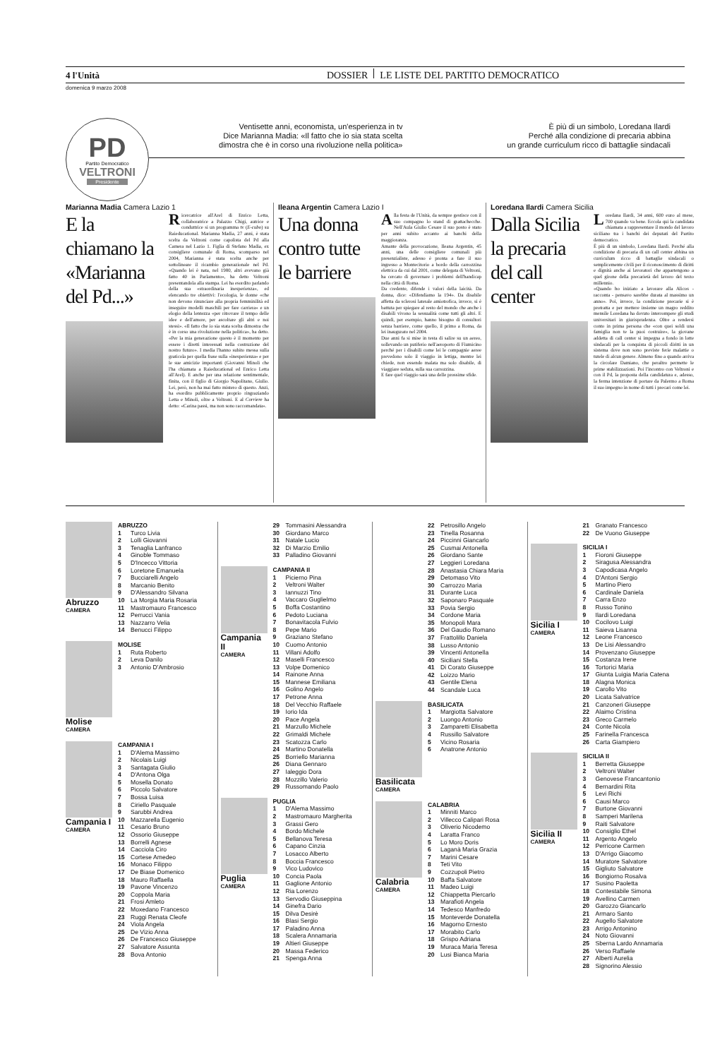4 l'Unità DOSSIER LE LISTE DEL PARTITO DEMOCRATICO
domenica 9 marzo 2008
PD
Partito Democratico
VELTRONI
Presidente
Ventisette anni, economista, un'esperienza in tv
Dice Marianna Madia: «Il fatto che io sia stata scelta
dimostra che è in corso una rivoluzione nella politica»
È più di un simbolo, Loredana Ilardi
Perché alla condizione di precaria abbina
un grande curriculum ricco di battaglie sindacali
Marianna Madia Camera Lazio 1
E la chiamano la «Marianna del Pd...»
Ricercatrice all'Arel di Enrico Letta, collaboratrice a Palazzo Chigi, autrice e conduttrice si un programma tv (E-cubo) su Raieducational. Marianna Madia, 27 anni, è stata scelta da Veltroni come capolista del Pd alla Camera nel Lazio 1. Figlia di Stefano Madia, ex consigliere comunale di Roma, scomparso nel 2004, Marianna è stata scelta anche per sottolineare il ricambio generazionale nel Pd. «Quando lei è nata, nel 1980, altri avevano già fatto 40 in Parlamento», ha detto Veltroni presentandola alla stampa. Lei ha esordito parlando della sua «straordinaria inesperienza», ed elencando tre obiettivi: l'ecologia, le donne «che non devono rinunciare alla propria femminilità ed inseguire modelli maschili per fare carriera» e un elogio della lentezza «per ritrovare il tempo delle idee e dell'amore, per ascoltare gli altri e noi stessi». «Il fatto che io sia stata scelta dimostra che è in corso una rivoluzione nella politica», ha detto. «Per la mia generazione questo è il momento per essere i diretti interessati nella costruzione del nostro futuro». I media l'hanno subito messa sulla graticola per quella frase sulla «inesperienza» e per le sue amicizie importanti (Giovanni Minoli che l'ha chiamata a Raieducational ed Enrico Letta all'Arel). E anche per una relazione sentimentale, finita, con il figlio di Giorgio Napolitano, Giulio. Lei, però, non ha mai fatto mistero di questo. Anzi, ha esordito pubblicamente proprio ringraziando Letta e Minoli, oltre a Veltroni. E al Corriere ha detto: «Carina passi, ma non sono raccomandata».
Ileana Argentin Camera Lazio I
Una donna contro tutte le barriere
Alla festa de l'Unità, da sempre gestisce con il suo compagno lo stand di grattachecche. Nell'Aula Giulio Cesare il suo posto è stato per anni subito accanto ai banchi della maggioranza.
Amante della provocazione, Ileana Argentin, 45 anni, una delle consigliere comunali più presenzialiste, adesso è pronta a fare il suo ingresso a Montecitorio a bordo della carrozzina elettrica da cui dal 2001, come delegata di Veltroni, ha cercato di governare i problemi dell'handicap nella città di Roma.
Da credente, difende i valori della laicità. Da donna, dice: «Difendiamo la 194». Da disabile affetta da sclerosi laterale amiotrofica, invece, si è battuta per spiegare al resto del mondo che anche i disabili vivono la sessualità come tutti gli altri. E quindi, per esempio, hanno bisogno di consultori senza barriere, come quello, il primo a Roma, da lei inaugurato nel 2004.
Due anni fa si mise in testa di salire su un aereo, sollevando un putiferio nell'aeroporto di Fiumicino perché per i disabili come lei le compagnie aeree prevedono solo il viaggio in lettiga, mentre lei chiede, non essendo malata ma solo disabile, di viaggiare seduta, sulla sua carrozzina.
E fare quel viaggio sarà una delle prossime sfide.
Loredana Ilardi Camera Sicilia
Dalla Sicilia la precaria del call center
Loredana Ilardi, 34 anni, 600 euro al mese, 700 quando va bene. Eccola qui la candidata chiamata a rappresentare il mondo del lavoro siciliano tra i banchi dei deputati del Partito democratico.
È più di un simbolo, Loredana Ilardi. Perché alla condizione di precaria di un call center abbina un curriculum ricco di battaglie sindacali o semplicemente civili per il riconoscimento di diritti e dignità anche ai lavoratori che appartengono a quel girone della precarietà del lavoro del terzo millennio.
«Quando ho iniziato a lavorare alla Alicos - racconta - pensavo sarebbe durata al massimo un anno». Poi, invece, la condizione precarie si è protratta e per mettere insieme un magro reddito mensile Loredana ha dovuto interrompere gli studi universitari in giurisprudenza. Oltre a rendersi conto in prima persona che «con quei soldi una famiglia non te la puoi costruire», la giovane addetta di call center si impegna a fondo in lotte sindacali per la conquista di piccoli diritti in un sistema dove non sono previste ferie malattie o tutele di alcun genere. Almeno fino a quando arriva la circolare Damiano, che peraltro permette le prime stabilizzazioni. Poi l'incontro con Veltroni e con il Pd, la proposta della candidatura e, adesso, la ferma intenzione di portare da Palermo a Roma il suo impegno in nome di tutti i precari come lei.
Abruzzo
CAMERA
ABRUZZO
1 Turco Livia
2 Lolli Giovanni
3 Tenaglia Lanfranco
4 Ginoble Tommaso
5 D'Incecco Vittoria
6 Loretone Emanuela
7 Bucciarelli Angelo
8 Marcanio Benito
9 D'Alessandro Silvana
10 La Morgia Maria Rosaria
11 Mastromauro Francesco
12 Perrucci Vania
13 Nazzarro Velia
14 Benucci Filippo
Molise
CAMERA
MOLISE
1 Ruta Roberto
2 Leva Danilo
3 Antonio D'Ambrosio
Campania I
CAMERA
CAMPANIA I
1 D'Alema Massimo
2 Nicolais Luigi
3 Santagata Giulio
4 D'Antona Olga
5 Mosella Donato
6 Piccolo Salvatore
7 Bossa Luisa
8 Ciriello Pasquale
9 Sarubbi Andrea
10 Mazzarella Eugenio
11 Cesario Bruno
12 Ossorio Giuseppe
13 Borrelli Agnese
14 Cacciola Ciro
15 Cortese Amedeo
16 Monaco Filippo
17 De Biase Domenico
18 Mauro Raffaella
19 Pavone Vincenzo
20 Coppola Maria
21 Frosi Amleto
22 Moxedano Francesco
23 Ruggi Renata Cleofe
24 Viola Angela
25 De Vizio Anna
26 De Francesco Giuseppe
27 Salvatore Assunta
28 Bova Antonio
29 Tommasini Alessandra
30 Giordano Marco
31 Natale Lucio
32 Di Marzio Emilio
33 Palladino Giovanni
Campania II
CAMERA
CAMPANIA II
1 Picierno Pina
2 Veltroni Walter
3 Iannuzzi Tino
4 Vaccaro Guglielmo
5 Boffa Costantino
6 Pedoto Luciana
7 Bonavitacola Fulvio
8 Pepe Mario
9 Graziano Stefano
10 Cuomo Antonio
11 Villani Adolfo
12 Maselli Francesco
13 Volpe Domenico
14 Rainone Anna
15 Mannese Emiliana
16 Golino Angelo
17 Petrone Anna
18 Del Vecchio Raffaele
19 Iorio Ida
20 Pace Angela
21 Marzullo Michele
22 Grimaldi Michele
23 Scatozza Carlo
24 Martino Donatella
25 Borriello Marianna
26 Diana Gennaro
27 Ialeggio Dora
28 Mozzillo Valerio
29 Russomando Paolo
Puglia
CAMERA
PUGLIA
1 D'Alema Massimo
2 Mastromauro Margherita
3 Grassi Gero
4 Bordo Michele
5 Bellanova Teresa
6 Capano Cinzia
7 Losacco Alberto
8 Boccia Francesco
9 Vico Ludovico
10 Concia Paola
11 Gaglione Antonio
12 Ria Lorenzo
13 Servodio Giuseppina
14 Ginefra Dario
15 Dilva Desirè
16 Blasi Sergio
17 Paladino Anna
18 Scalera Annamaria
19 Altieri Giuseppe
20 Massa Federico
21 Spenga Anna
22 Petrosillo Angelo
23 Tinella Rosanna
24 Piccinni Giancarlo
25 Cusmai Antonella
26 Giordano Sante
27 Leggieri Loredana
28 Anastasia Chiara Maria
29 Detomaso Vito
30 Carrozzo Maria
31 Durante Luca
32 Saponaro Pasquale
33 Povia Sergio
34 Cordone Maria
35 Monopoli Mara
36 Del Gaudio Romano
37 Frattolillo Daniela
38 Lusso Antonio
39 Vincenti Antonella
40 Siciliani Stella
41 Di Corato Giuseppe
42 Loizzo Mario
43 Gentile Elena
44 Scandale Luca
Basilicata
CAMERA
BASILICATA
1 Margiotta Salvatore
2 Luongo Antonio
3 Zamparetti Elisabetta
4 Russillo Salvatore
5 Vicino Rosaria
6 Anatrone Antonio
Calabria
CAMERA
CALABRIA
1 Minniti Marco
2 Villecco Calipari Rosa
3 Oliverio Nicodemo
4 Laratta Franco
5 Lo Moro Doris
6 Laganà Maria Grazia
7 Marini Cesare
8 Teti Vito
9 Cozzupoli Pietro
10 Baffa Salvatore
11 Madeo Luigi
12 Chiappetta Piercarlo
13 Marafioti Angela
14 Tedesco Manfredo
15 Monteverde Donatella
16 Magorno Ernesto
17 Morabito Carlo
18 Grispo Adriana
19 Muraca Maria Teresa
20 Lusi Bianca Maria
21 Granato Francesco
22 De Vuono Giuseppe
Sicilia I
CAMERA
SICILIA I
1 Fioroni Giuseppe
2 Siragusa Alessandra
3 Capodicasa Angelo
4 D'Antoni Sergio
5 Martino Piero
6 Cardinale Daniela
7 Carra Enzo
8 Russo Tonino
9 Ilardi Loredana
10 Cocilovo Luigi
11 Saieva Lisanna
12 Leone Francesco
13 De Lisi Alessandro
14 Provenzano Giuseppe
15 Costanza Irene
16 Tortorici Maria
17 Giunta Luigia Maria Catena
18 Alagna Monica
19 Carollo Vito
20 Licata Salvatrice
21 Canzoneri Giuseppe
22 Alaimo Cristina
23 Greco Carmelo
24 Conte Nicola
25 Farinella Francesca
26 Carta Giampiero
Sicilia II
CAMERA
SICILIA II
1 Berretta Giuseppe
2 Veltroni Walter
3 Genovese Francantonio
4 Bernardini Rita
5 Levi Richi
6 Causi Marco
7 Burtone Giovanni
8 Samperi Marilena
9 Raiti Salvatore
10 Consiglio Ethel
11 Argento Angelo
12 Perricone Carmen
13 D'Arrigo Giacomo
14 Muratore Salvatore
15 Gigliuto Salvatore
16 Bongiorno Rosalva
17 Susino Paoletta
18 Contestabile Simona
19 Avellino Carmen
20 Garozzo Giancarlo
21 Armaro Santo
22 Augello Salvatore
23 Arrigo Antonino
24 Noto Giovanni
25 Sberna Lardo Annamaria
26 Verso Raffaele
27 Alberti Aurelia
28 Signorino Alessio